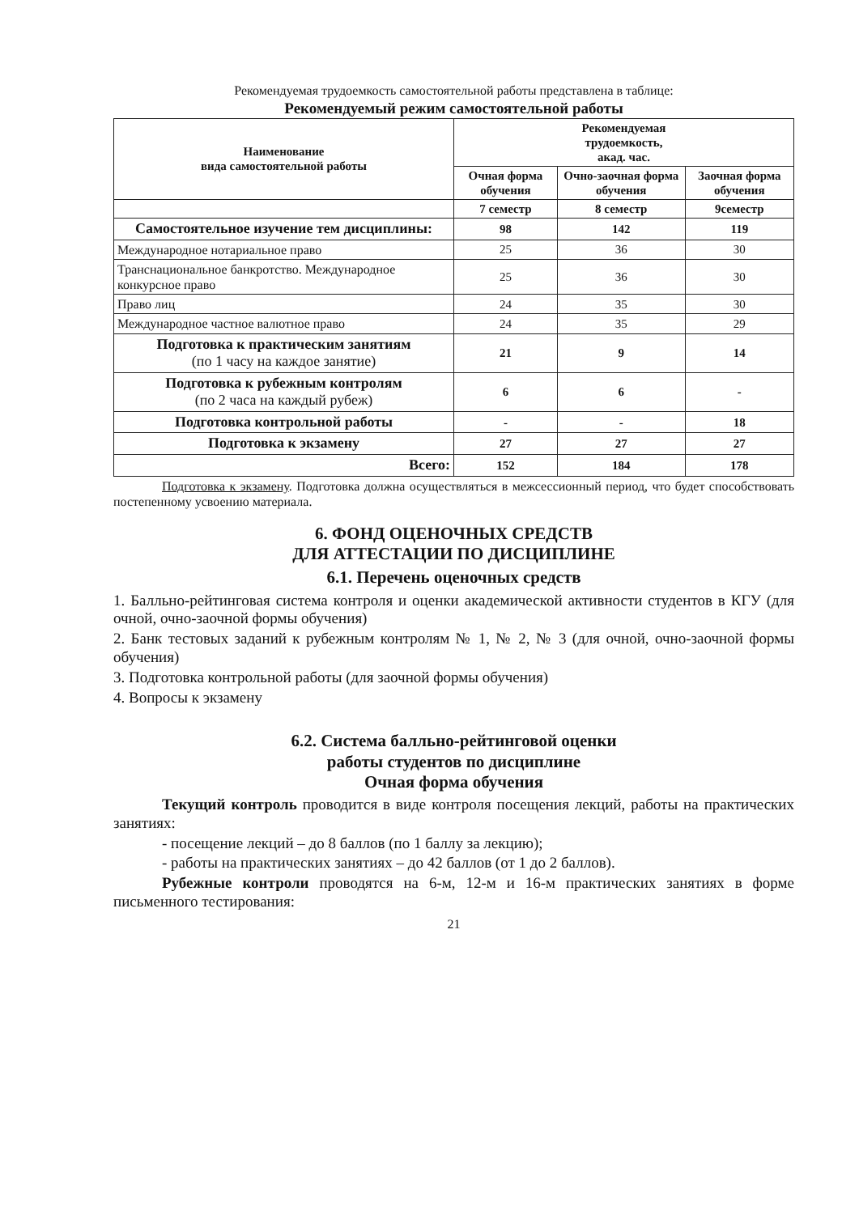Рекомендуемая трудоемкость самостоятельной работы представлена в таблице:
Рекомендуемый режим самостоятельной работы
| Наименование вида самостоятельной работы | Рекомендуемая трудоемкость, акад. час. | | |
| --- | --- | --- | --- |
| | Очная форма обучения | Очно-заочная форма обучения | Заочная форма обучения |
| | 7 семестр | 8 семестр | 9семестр |
| Самостоятельное изучение тем дисциплины: | 98 | 142 | 119 |
| Международное нотариальное право | 25 | 36 | 30 |
| Транснациональное банкротство. Международное конкурсное право | 25 | 36 | 30 |
| Право лиц | 24 | 35 | 30 |
| Международное частное валютное право | 24 | 35 | 29 |
| Подготовка к практическим занятиям (по 1 часу на каждое занятие) | 21 | 9 | 14 |
| Подготовка к рубежным контролям (по 2 часа на каждый рубеж) | 6 | 6 | - |
| Подготовка контрольной работы | - | - | 18 |
| Подготовка к экзамену | 27 | 27 | 27 |
| Всего: | 152 | 184 | 178 |
Подготовка к экзамену. Подготовка должна осуществляться в межсессионный период, что будет способствовать постепенному усвоению материала.
6. ФОНД ОЦЕНОЧНЫХ СРЕДСТВ
ДЛЯ АТТЕСТАЦИИ ПО ДИСЦИПЛИНЕ
6.1. Перечень оценочных средств
1. Балльно-рейтинговая система контроля и оценки академической активности студентов в КГУ (для очной, очно-заочной формы обучения)
2. Банк тестовых заданий к рубежным контролям № 1, № 2, № 3 (для очной, очно-заочной формы обучения)
3. Подготовка контрольной работы (для заочной формы обучения)
4. Вопросы к экзамену
6.2. Система балльно-рейтинговой оценки
работы студентов по дисциплине
Очная форма обучения
Текущий контроль проводится в виде контроля посещения лекций, работы на практических занятиях:
- посещение лекций – до 8 баллов (по 1 баллу за лекцию);
- работы на практических занятиях – до 42 баллов (от 1 до 2 баллов).
Рубежные контроли проводятся на 6-м, 12-м и 16-м практических занятиях в форме письменного тестирования:
21